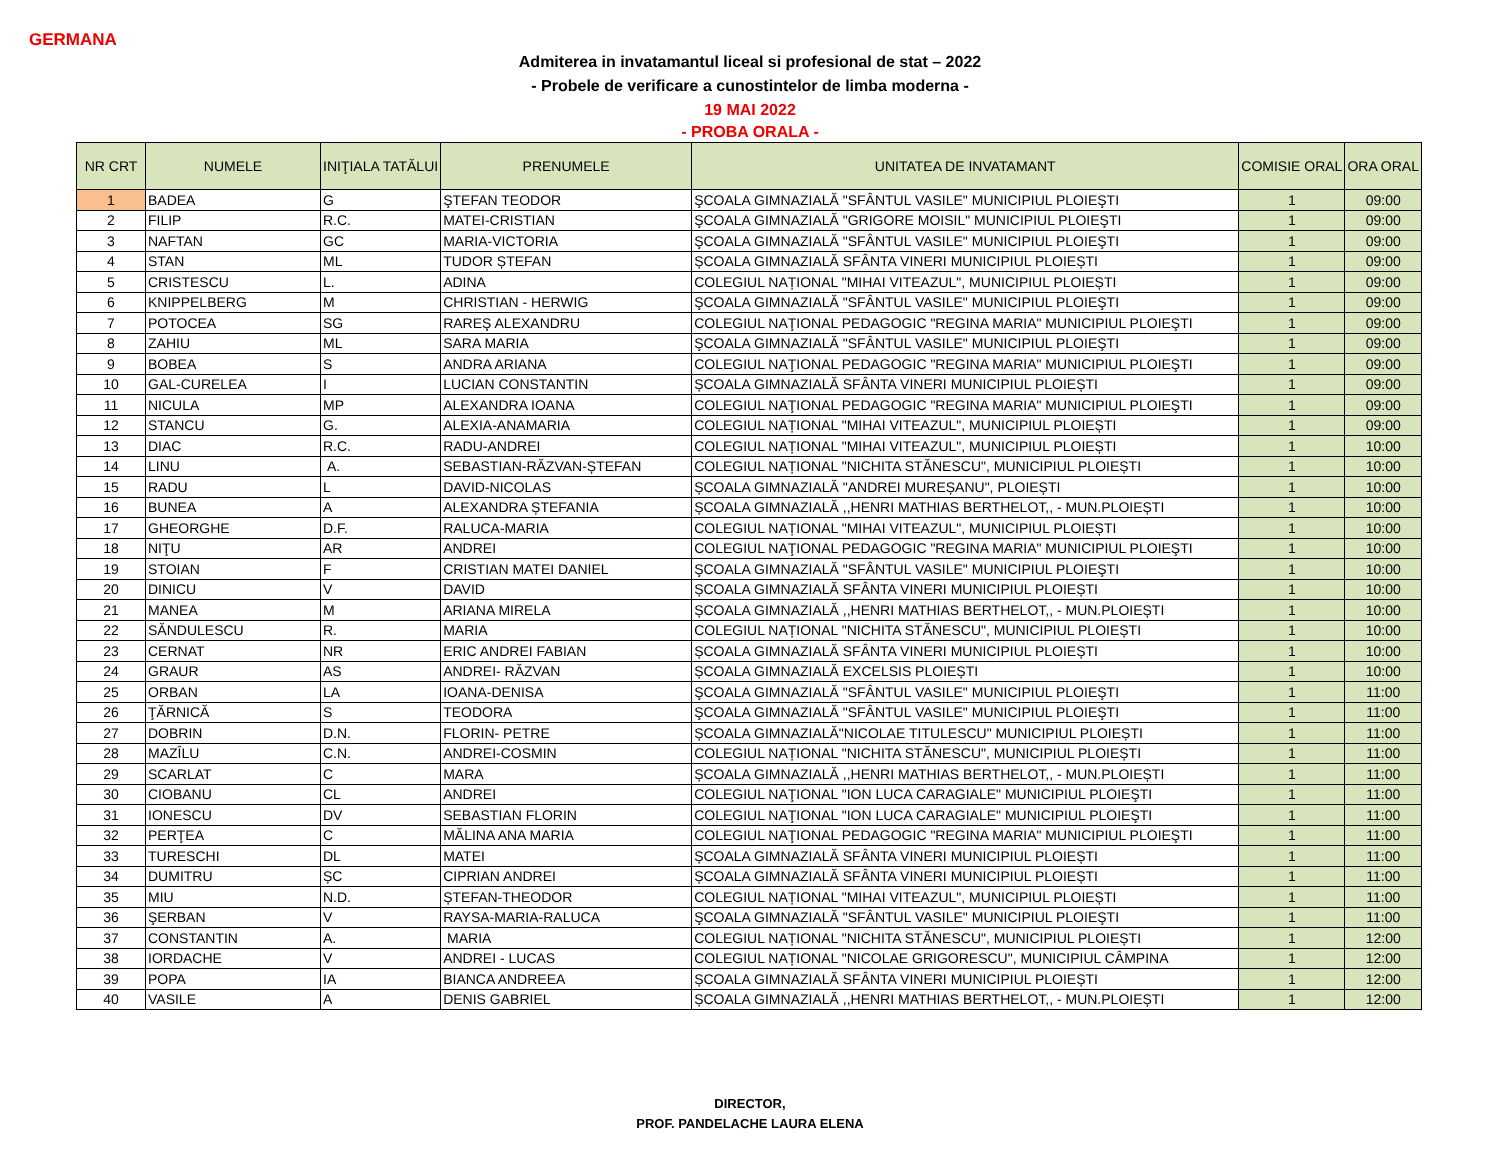GERMANA
Admiterea in invatamantul liceal si profesional de stat – 2022
- Probele de verificare a cunostintelor de limba moderna -
19 MAI 2022
- PROBA ORALA -
| NR CRT | NUMELE | INIŢIALA TATĂLUI | PRENUMELE | UNITATEA DE INVATAMANT | COMISIE ORAL | ORA ORAL |
| --- | --- | --- | --- | --- | --- | --- |
| 1 | BADEA | G | ŞTEFAN TEODOR | ŞCOALA GIMNAZIALĂ "SFÂNTUL VASILE" MUNICIPIUL PLOIEŞTI | 1 | 09:00 |
| 2 | FILIP | R.C. | MATEI-CRISTIAN | ŞCOALA GIMNAZIALĂ "GRIGORE MOISIL" MUNICIPIUL PLOIEŞTI | 1 | 09:00 |
| 3 | NAFTAN | GC | MARIA-VICTORIA | ŞCOALA GIMNAZIALĂ "SFÂNTUL VASILE" MUNICIPIUL PLOIEŞTI | 1 | 09:00 |
| 4 | STAN | ML | TUDOR ȘTEFAN | ȘCOALA GIMNAZIALĂ SFÂNTA VINERI MUNICIPIUL PLOIEȘTI | 1 | 09:00 |
| 5 | CRISTESCU | L. | ADINA | COLEGIUL NAȚIONAL "MIHAI VITEAZUL", MUNICIPIUL PLOIEȘTI | 1 | 09:00 |
| 6 | KNIPPELBERG | M | CHRISTIAN - HERWIG | ŞCOALA GIMNAZIALĂ "SFÂNTUL VASILE" MUNICIPIUL PLOIEŞTI | 1 | 09:00 |
| 7 | POTOCEA | SG | RAREŞ ALEXANDRU | COLEGIUL NAŢIONAL PEDAGOGIC "REGINA MARIA" MUNICIPIUL PLOIEŞTI | 1 | 09:00 |
| 8 | ZAHIU | ML | SARA MARIA | ŞCOALA GIMNAZIALĂ "SFÂNTUL VASILE" MUNICIPIUL PLOIEŞTI | 1 | 09:00 |
| 9 | BOBEA | S | ANDRA ARIANA | COLEGIUL NAŢIONAL PEDAGOGIC "REGINA MARIA" MUNICIPIUL PLOIEŞTI | 1 | 09:00 |
| 10 | GAL-CURELEA | I | LUCIAN CONSTANTIN | ȘCOALA GIMNAZIALĂ SFÂNTA VINERI MUNICIPIUL PLOIEȘTI | 1 | 09:00 |
| 11 | NICULA | MP | ALEXANDRA IOANA | COLEGIUL NAŢIONAL PEDAGOGIC "REGINA MARIA" MUNICIPIUL PLOIEŞTI | 1 | 09:00 |
| 12 | STANCU | G. | ALEXIA-ANAMARIA | COLEGIUL NAȚIONAL "MIHAI VITEAZUL", MUNICIPIUL PLOIEȘTI | 1 | 09:00 |
| 13 | DIAC | R.C. | RADU-ANDREI | COLEGIUL NAȚIONAL "MIHAI VITEAZUL", MUNICIPIUL PLOIEȘTI | 1 | 10:00 |
| 14 | LINU | A. | SEBASTIAN-RĂZVAN-ȘTEFAN | COLEGIUL NAȚIONAL "NICHITA STĂNESCU", MUNICIPIUL PLOIEȘTI | 1 | 10:00 |
| 15 | RADU | L | DAVID-NICOLAS | ȘCOALA GIMNAZIALĂ "ANDREI MUREȘANU", PLOIEȘTI | 1 | 10:00 |
| 16 | BUNEA | A | ALEXANDRA ȘTEFANIA | ȘCOALA GIMNAZIALĂ ,,HENRI MATHIAS BERTHELOT,, - MUN.PLOIEȘTI | 1 | 10:00 |
| 17 | GHEORGHE | D.F. | RALUCA-MARIA | COLEGIUL NAȚIONAL "MIHAI VITEAZUL", MUNICIPIUL PLOIEȘTI | 1 | 10:00 |
| 18 | NIŢU | AR | ANDREI | COLEGIUL NAŢIONAL PEDAGOGIC "REGINA MARIA" MUNICIPIUL PLOIEŞTI | 1 | 10:00 |
| 19 | STOIAN | F | CRISTIAN MATEI DANIEL | ŞCOALA GIMNAZIALĂ "SFÂNTUL VASILE" MUNICIPIUL PLOIEŞTI | 1 | 10:00 |
| 20 | DINICU | V | DAVID | ȘCOALA GIMNAZIALĂ SFÂNTA VINERI MUNICIPIUL PLOIEȘTI | 1 | 10:00 |
| 21 | MANEA | M | ARIANA MIRELA | ȘCOALA GIMNAZIALĂ ,,HENRI MATHIAS BERTHELOT,, - MUN.PLOIEȘTI | 1 | 10:00 |
| 22 | SĂNDULESCU | R. | MARIA | COLEGIUL NAȚIONAL "NICHITA STĂNESCU", MUNICIPIUL PLOIEȘTI | 1 | 10:00 |
| 23 | CERNAT | NR | ERIC ANDREI FABIAN | ȘCOALA GIMNAZIALĂ SFÂNTA VINERI MUNICIPIUL PLOIEȘTI | 1 | 10:00 |
| 24 | GRAUR | AS | ANDREI- RĂZVAN | ȘCOALA GIMNAZIALĂ EXCELSIS PLOIEȘTI | 1 | 10:00 |
| 25 | ORBAN | LA | IOANA-DENISA | ŞCOALA GIMNAZIALĂ "SFÂNTUL VASILE" MUNICIPIUL PLOIEŞTI | 1 | 11:00 |
| 26 | ŢĂRNICĂ | S | TEODORA | ŞCOALA GIMNAZIALĂ "SFÂNTUL VASILE" MUNICIPIUL PLOIEŞTI | 1 | 11:00 |
| 27 | DOBRIN | D.N. | FLORIN- PETRE | ȘCOALA GIMNAZIALĂ"NICOLAE TITULESCU" MUNICIPIUL PLOIEȘTI | 1 | 11:00 |
| 28 | MAZÎLU | C.N. | ANDREI-COSMIN | COLEGIUL NAȚIONAL "NICHITA STĂNESCU", MUNICIPIUL PLOIEȘTI | 1 | 11:00 |
| 29 | SCARLAT | C | MARA | ȘCOALA GIMNAZIALĂ ,,HENRI MATHIAS BERTHELOT,, - MUN.PLOIEȘTI | 1 | 11:00 |
| 30 | CIOBANU | CL | ANDREI | COLEGIUL NAŢIONAL "ION LUCA CARAGIALE" MUNICIPIUL PLOIEŞTI | 1 | 11:00 |
| 31 | IONESCU | DV | SEBASTIAN FLORIN | COLEGIUL NAŢIONAL "ION LUCA CARAGIALE" MUNICIPIUL PLOIEŞTI | 1 | 11:00 |
| 32 | PERŢEA | C | MĂLINA ANA MARIA | COLEGIUL NAŢIONAL PEDAGOGIC "REGINA MARIA" MUNICIPIUL PLOIEŞTI | 1 | 11:00 |
| 33 | TURESCHI | DL | MATEI | ȘCOALA GIMNAZIALĂ SFÂNTA VINERI MUNICIPIUL PLOIEȘTI | 1 | 11:00 |
| 34 | DUMITRU | ȘC | CIPRIAN ANDREI | ȘCOALA GIMNAZIALĂ SFÂNTA VINERI MUNICIPIUL PLOIEȘTI | 1 | 11:00 |
| 35 | MIU | N.D. | ȘTEFAN-THEODOR | COLEGIUL NAȚIONAL "MIHAI VITEAZUL", MUNICIPIUL PLOIEȘTI | 1 | 11:00 |
| 36 | ŞERBAN | V | RAYSA-MARIA-RALUCA | ŞCOALA GIMNAZIALĂ "SFÂNTUL VASILE" MUNICIPIUL PLOIEŞTI | 1 | 11:00 |
| 37 | CONSTANTIN | A. | MARIA | COLEGIUL NAȚIONAL "NICHITA STĂNESCU", MUNICIPIUL PLOIEȘTI | 1 | 12:00 |
| 38 | IORDACHE | V | ANDREI - LUCAS | COLEGIUL NAȚIONAL "NICOLAE GRIGORESCU", MUNICIPIUL CÂMPINA | 1 | 12:00 |
| 39 | POPA | IA | BIANCA ANDREEA | ȘCOALA GIMNAZIALĂ SFÂNTA VINERI MUNICIPIUL PLOIEȘTI | 1 | 12:00 |
| 40 | VASILE | A | DENIS GABRIEL | ȘCOALA GIMNAZIALĂ ,,HENRI MATHIAS BERTHELOT,, - MUN.PLOIEȘTI | 1 | 12:00 |
DIRECTOR,
PROF. PANDELACHE LAURA ELENA